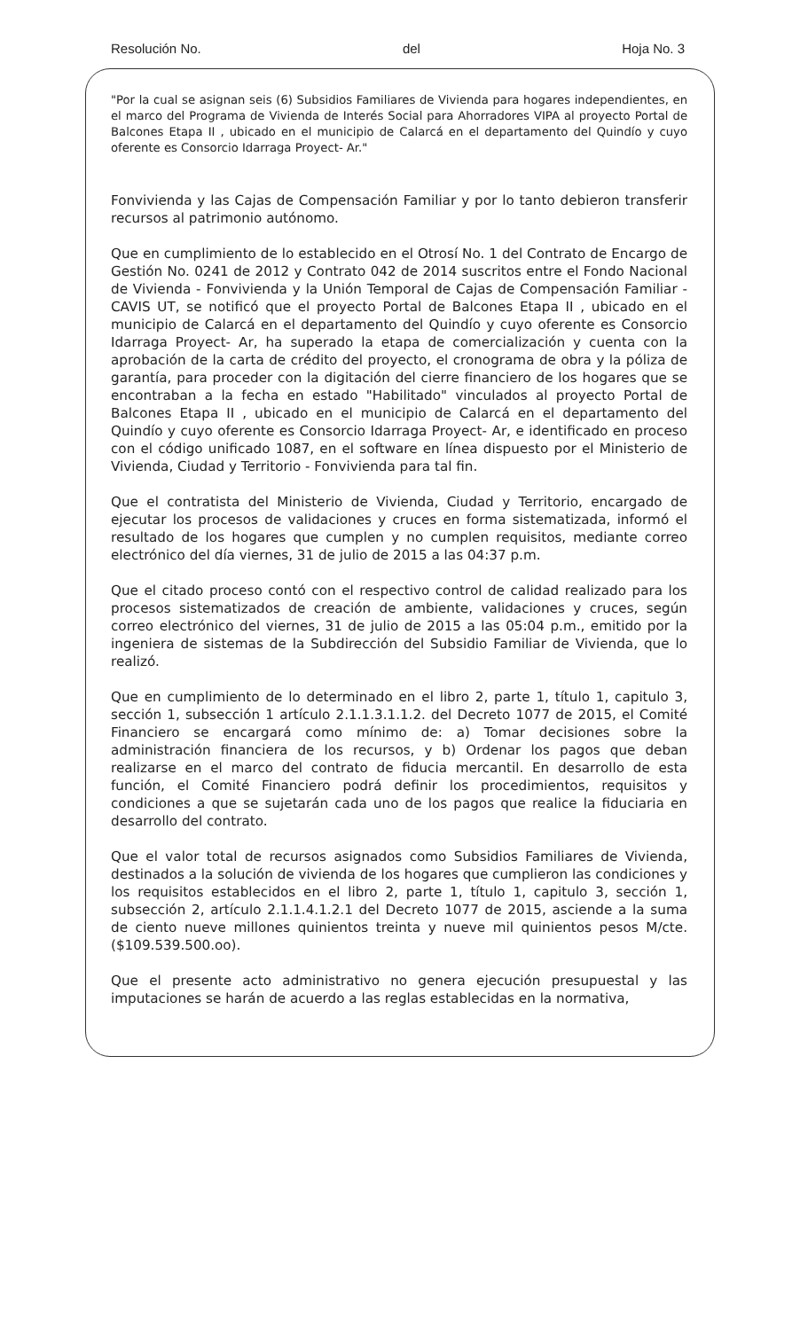Resolución No. del Hoja No. 3
"Por la cual se asignan seis (6) Subsidios Familiares de Vivienda para hogares independientes, en el marco del Programa de Vivienda de Interés Social para Ahorradores VIPA al proyecto Portal de Balcones Etapa II , ubicado en el municipio de Calarcá en el departamento del Quindío y cuyo oferente es Consorcio Idarraga Proyect- Ar."
Fonvivienda y las Cajas de Compensación Familiar y por lo tanto debieron transferir recursos al patrimonio autónomo.
Que en cumplimiento de lo establecido en el Otrosí No. 1 del Contrato de Encargo de Gestión No. 0241 de 2012 y Contrato 042 de 2014 suscritos entre el Fondo Nacional de Vivienda - Fonvivienda y la Unión Temporal de Cajas de Compensación Familiar - CAVIS UT, se notificó que el proyecto Portal de Balcones Etapa II , ubicado en el municipio de Calarcá en el departamento del Quindío y cuyo oferente es Consorcio Idarraga Proyect- Ar, ha superado la etapa de comercialización y cuenta con la aprobación de la carta de crédito del proyecto, el cronograma de obra y la póliza de garantía, para proceder con la digitación del cierre financiero de los hogares que se encontraban a la fecha en estado "Habilitado" vinculados al proyecto Portal de Balcones Etapa II , ubicado en el municipio de Calarcá en el departamento del Quindío y cuyo oferente es Consorcio Idarraga Proyect- Ar, e identificado en proceso con el código unificado 1087, en el software en línea dispuesto por el Ministerio de Vivienda, Ciudad y Territorio - Fonvivienda para tal fin.
Que el contratista del Ministerio de Vivienda, Ciudad y Territorio, encargado de ejecutar los procesos de validaciones y cruces en forma sistematizada, informó el resultado de los hogares que cumplen y no cumplen requisitos, mediante correo electrónico del día viernes, 31 de julio de 2015 a las 04:37 p.m.
Que el citado proceso contó con el respectivo control de calidad realizado para los procesos sistematizados de creación de ambiente, validaciones y cruces, según correo electrónico del viernes, 31 de julio de 2015 a las 05:04 p.m., emitido por la ingeniera de sistemas de la Subdirección del Subsidio Familiar de Vivienda, que lo realizó.
Que en cumplimiento de lo determinado en el libro 2, parte 1, título 1, capitulo 3, sección 1, subsección 1 artículo 2.1.1.3.1.1.2. del Decreto 1077 de 2015, el Comité Financiero se encargará como mínimo de: a) Tomar decisiones sobre la administración financiera de los recursos, y b) Ordenar los pagos que deban realizarse en el marco del contrato de fiducia mercantil. En desarrollo de esta función, el Comité Financiero podrá definir los procedimientos, requisitos y condiciones a que se sujetarán cada uno de los pagos que realice la fiduciaria en desarrollo del contrato.
Que el valor total de recursos asignados como Subsidios Familiares de Vivienda, destinados a la solución de vivienda de los hogares que cumplieron las condiciones y los requisitos establecidos en el libro 2, parte 1, título 1, capitulo 3, sección 1, subsección 2, artículo 2.1.1.4.1.2.1 del Decreto 1077 de 2015, asciende a la suma de ciento nueve millones quinientos treinta y nueve mil quinientos pesos M/cte. ($109.539.500.oo).
Que el presente acto administrativo no genera ejecución presupuestal y las imputaciones se harán de acuerdo a las reglas establecidas en la normativa,